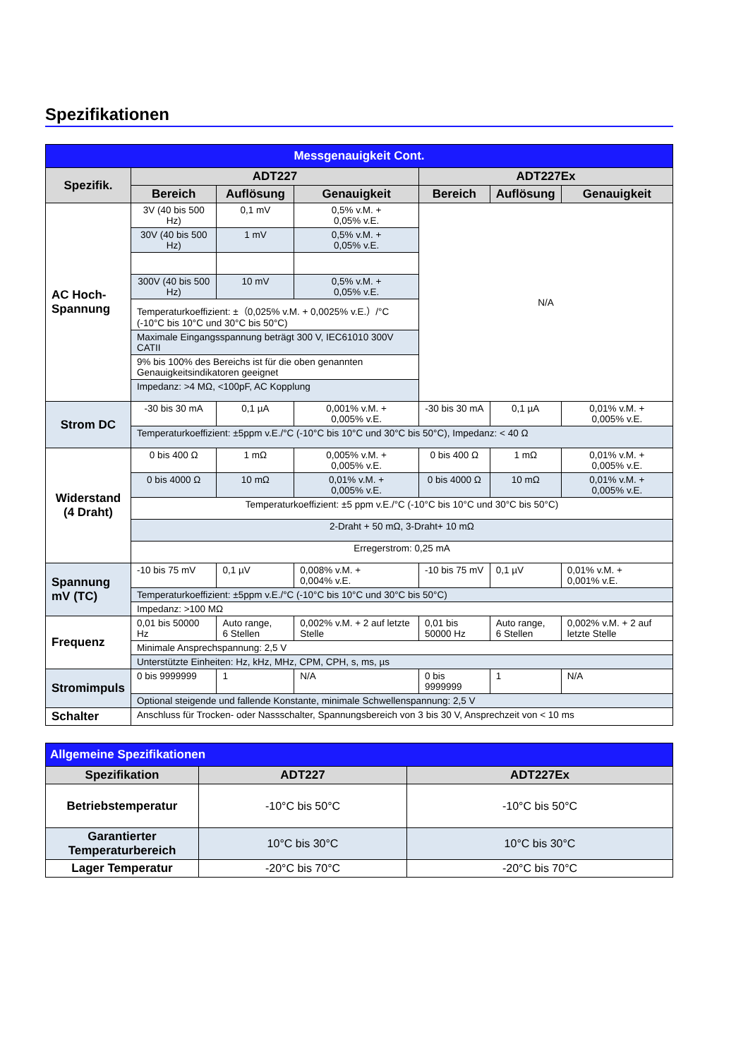Spezifikationen
| Messgenauigkeit Cont. | | | | | | |
| Spezifik. | ADT227 | | | ADT227Ex | | |
| | Bereich | Auflösung | Genauigkeit | Bereich | Auflösung | Genauigkeit |
| AC Hoch- Spannung | 3V (40 bis 500 Hz) | 0,1 mV | 0,5% v.M. + 0,05% v.E. | N/A | | |
| | 30V (40 bis 500 Hz) | 1 mV | 0,5% v.M. + 0,05% v.E. | | | |
| | 300V (40 bis 500 Hz) | 10 mV | 0,5% v.M. + 0,05% v.E. | | | |
| | Temperaturkoeffizient: ±（0,025% v.M. + 0,0025% v.E.）/°C (-10°C bis 10°C und 30°C bis 50°C) | | | | | |
| | Maximale Eingangsspannung beträgt 300 V, IEC61010 300V CATII | | | | | |
| | 9% bis 100% des Bereichs ist für die oben genannten Genauigkeitsindikatoren geeignet | | | | | |
| | Impedanz: >4 MΩ, <100pF, AC Kopplung | | | | | |
| Strom DC | -30 bis 30 mA | 0,1 µA | 0,001% v.M. + 0,005% v.E. | -30 bis 30 mA | 0,1 µA | 0,01% v.M. + 0,005% v.E. |
| | Temperaturkoeffizient: ±5ppm v.E./°C (-10°C bis 10°C und 30°C bis 50°C), Impedanz: < 40 Ω | | | | | |
| Widerstand (4 Draht) | 0 bis 400 Ω | 1 mΩ | 0,005% v.M. + 0,005% v.E. | 0 bis 400 Ω | 1 mΩ | 0,01% v.M. + 0,005% v.E. |
| | 0 bis 4000 Ω | 10 mΩ | 0,01% v.M. + 0,005% v.E. | 0 bis 4000 Ω | 10 mΩ | 0,01% v.M. + 0,005% v.E. |
| | Temperaturkoeffizient: ±5 ppm v.E./°C (-10°C bis 10°C und 30°C bis 50°C) | | | | | |
| | 2-Draht + 50 mΩ, 3-Draht+ 10 mΩ | | | | | |
| | Erregerstrom: 0,25 mA | | | | | |
| Spannung mV (TC) | -10 bis 75 mV | 0,1 µV | 0,008% v.M. + 0,004% v.E. | -10 bis 75 mV | 0,1 µV | 0,01% v.M. + 0,001% v.E. |
| | Temperaturkoeffizient: ±5ppm v.E./°C (-10°C bis 10°C und 30°C bis 50°C) | | | | | |
| | Impedanz: >100 MΩ | | | | | |
| Frequenz | 0,01 bis 50000 Hz | Auto range, 6 Stellen | 0,002% v.M. + 2 auf letzte Stelle | 0,01 bis 50000 Hz | Auto range, 6 Stellen | 0,002% v.M. + 2 auf letzte Stelle |
| | Minimale Ansprechspannung: 2,5 V | | | | | |
| | Unterstützte Einheiten: Hz, kHz, MHz, CPM, CPH, s, ms, µs | | | | | |
| Stromimpuls | 0 bis 9999999 | 1 | N/A | 0 bis 9999999 | 1 | N/A |
| | Optional steigende und fallende Konstante, minimale Schwellenspannung: 2,5 V | | | | | |
| Schalter | Anschluss für Trocken- oder Nassschalter, Spannungsbereich von 3 bis 30 V, Ansprechzeit von < 10 ms | | | | | |
| Allgemeine Spezifikationen | | |
| Spezifikation | ADT227 | ADT227Ex |
| Betriebstemperatur | -10°C bis 50°C | -10°C bis 50°C |
| Garantierter Temperaturbereich | 10°C bis 30°C | 10°C bis 30°C |
| Lager Temperatur | -20°C bis 70°C | -20°C bis 70°C |